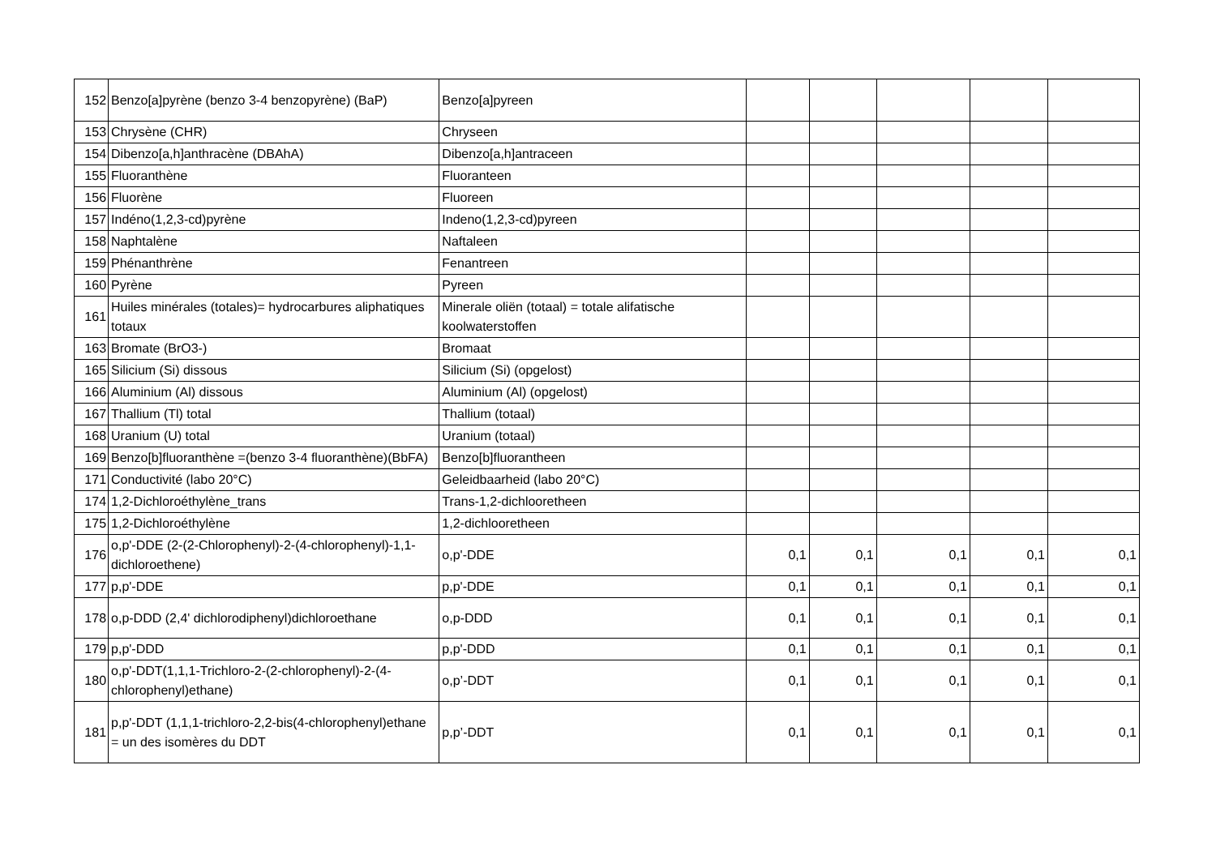| 152 | Benzo[a]pyrène (benzo 3-4 benzopyrène) (BaP) | Benzo[a]pyreen | | | | | |
| 153 | Chrysène (CHR) | Chryseen | | | | | |
| 154 | Dibenzo[a,h]anthracène (DBAhA) | Dibenzo[a,h]antraceen | | | | | |
| 155 | Fluoranthène | Fluoranteen | | | | | |
| 156 | Fluorène | Fluoreen | | | | | |
| 157 | Indéno(1,2,3-cd)pyrène | Indeno(1,2,3-cd)pyreen | | | | | |
| 158 | Naphtalène | Naftaleen | | | | | |
| 159 | Phénanthrène | Fenantreen | | | | | |
| 160 | Pyrène | Pyreen | | | | | |
| 161 | Huiles minérales (totales)= hydrocarbures aliphatiques totaux | Minerale oliën (totaal) = totale alifatische koolwaterstoffen | | | | | |
| 163 | Bromate (BrO3-) | Bromaat | | | | | |
| 165 | Silicium (Si) dissous | Silicium (Si) (opgelost) | | | | | |
| 166 | Aluminium (Al) dissous | Aluminium (Al) (opgelost) | | | | | |
| 167 | Thallium (Tl) total | Thallium (totaal) | | | | | |
| 168 | Uranium (U) total | Uranium (totaal) | | | | | |
| 169 | Benzo[b]fluoranthène =(benzo 3-4 fluoranthène)(BbFA) | Benzo[b]fluorantheen | | | | | |
| 171 | Conductivité (labo 20°C) | Geleidbaarheid (labo 20°C) | | | | | |
| 174 | 1,2-Dichloroéthylène_trans | Trans-1,2-dichlooretheen | | | | | |
| 175 | 1,2-Dichloroéthylène | 1,2-dichlooretheen | | | | | |
| 176 | o,p'-DDE (2-(2-Chlorophenyl)-2-(4-chlorophenyl)-1,1-dichloroethene) | o,p'-DDE | 0,1 | 0,1 | 0,1 | 0,1 | 0,1 |
| 177 | p,p'-DDE | p,p'-DDE | 0,1 | 0,1 | 0,1 | 0,1 | 0,1 |
| 178 | o,p-DDD (2,4' dichlorodiphenyl)dichloroethane | o,p-DDD | 0,1 | 0,1 | 0,1 | 0,1 | 0,1 |
| 179 | p,p'-DDD | p,p'-DDD | 0,1 | 0,1 | 0,1 | 0,1 | 0,1 |
| 180 | o,p'-DDT(1,1,1-Trichloro-2-(2-chlorophenyl)-2-(4-chlorophenyl)ethane) | o,p’-DDT | 0,1 | 0,1 | 0,1 | 0,1 | 0,1 |
| 181 | p,p'-DDT (1,1,1-trichloro-2,2-bis(4-chlorophenyl)ethane = un des isomères du DDT | p,p’-DDT | 0,1 | 0,1 | 0,1 | 0,1 | 0,1 |